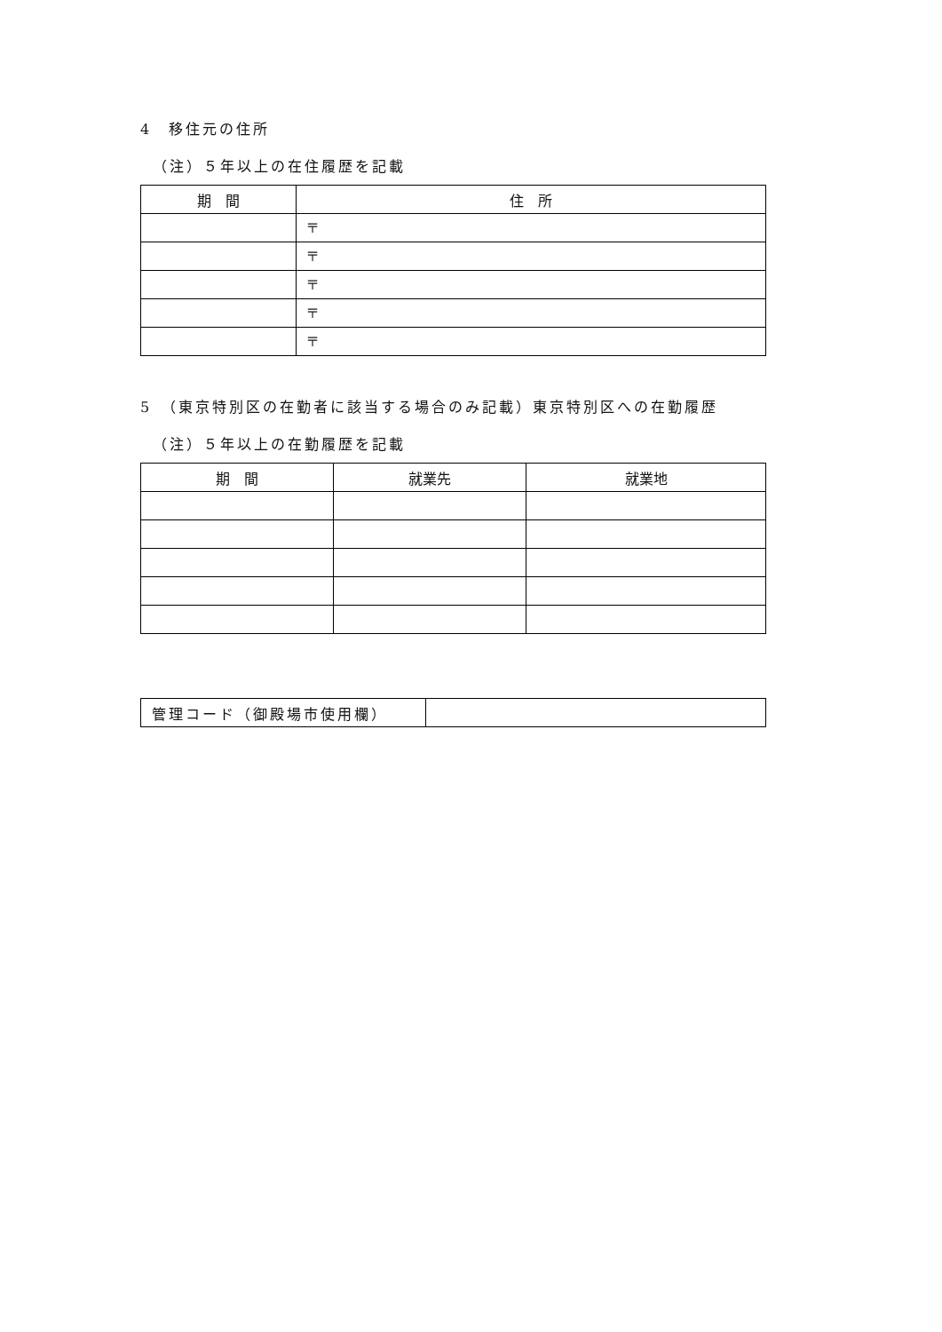4　移住元の住所
（注）５年以上の在住履歴を記載
| 期 間 | 住 所 |
| --- | --- |
| | 〒 |
| | 〒 |
| | 〒 |
| | 〒 |
| | 〒 |
5　（東京特別区の在勤者に該当する場合のみ記載）東京特別区への在勤履歴
（注）５年以上の在勤履歴を記載
| 期 間 | 就業先 | 就業地 |
| --- | --- | --- |
| 管理コード（御殿場市使用欄） | |